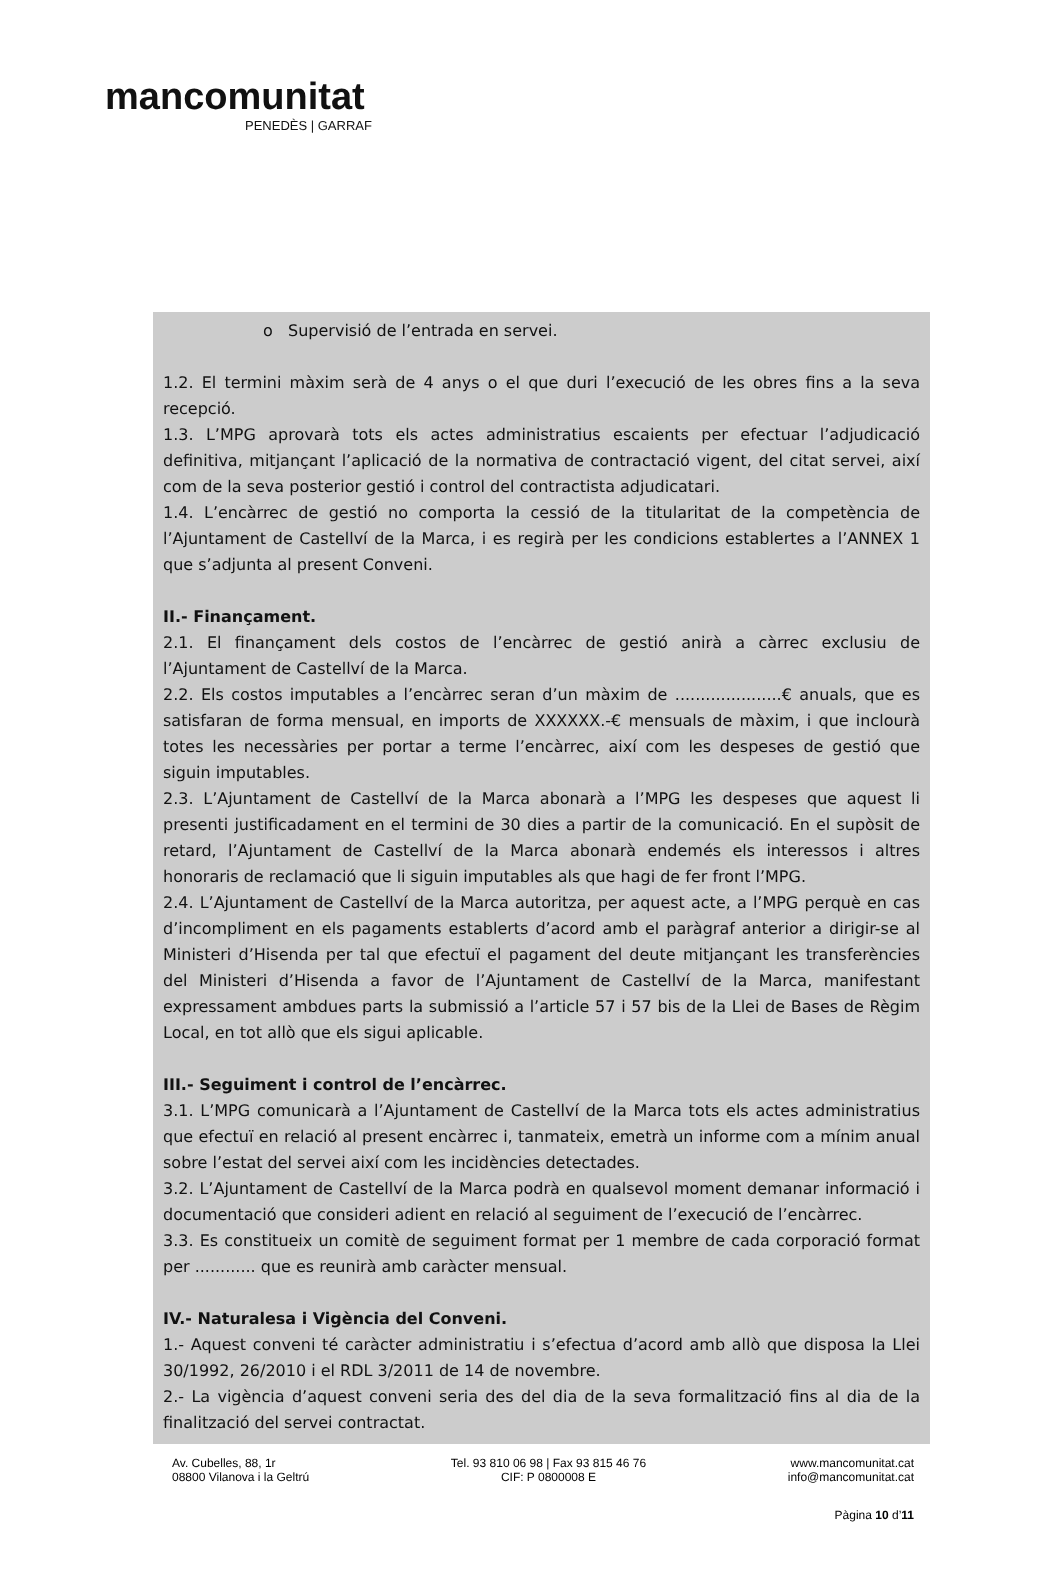mancomunitat
PENEDÈS | GARRAF
o Supervisió de l’entrada en servei.
1.2. El termini màxim serà de 4 anys o el que duri l’execució de les obres fins a la seva recepció.
1.3. L’MPG aprovarà tots els actes administratius escaients per efectuar l’adjudicació definitiva, mitjançant l’aplicació de la normativa de contractació vigent, del citat servei, així com de la seva posterior gestió i control del contractista adjudicatari.
1.4. L’encàrrec de gestió no comporta la cessió de la titularitat de la competència de l’Ajuntament de Castellví de la Marca, i es regirà per les condicions establertes a l’ANNEX 1 que s’adjunta al present Conveni.
II.- Finançament.
2.1. El finançament dels costos de l’encàrrec de gestió anirà a càrrec exclusiu de l’Ajuntament de Castellví de la Marca.
2.2. Els costos imputables a l’encàrrec seran d’un màxim de .....................€ anuals, que es satisfaran de forma mensual, en imports de XXXXXX.-€ mensuals de màxim, i que inclourà totes les necessàries per portar a terme l’encàrrec, així com les despeses de gestió que siguin imputables.
2.3. L’Ajuntament de Castellví de la Marca abonarà a l’MPG les despeses que aquest li presenti justificadament en el termini de 30 dies a partir de la comunicació. En el supòsit de retard, l’Ajuntament de Castellví de la Marca abonarà endemés els interessos i altres honoraris de reclamació que li siguin imputables als que hagi de fer front l’MPG.
2.4. L’Ajuntament de Castellví de la Marca autoritza, per aquest acte, a l’MPG perquè en cas d’incompliment en els pagaments establerts d’acord amb el paràgraf anterior a dirigir-se al Ministeri d’Hisenda per tal que efectuï el pagament del deute mitjançant les transferències del Ministeri d’Hisenda a favor de l’Ajuntament de Castellví de la Marca, manifestant expressament ambdues parts la submissió a l’article 57 i 57 bis de la Llei de Bases de Règim Local, en tot allò que els sigui aplicable.
III.- Seguiment i control de l’encàrrec.
3.1. L’MPG comunicarà a l’Ajuntament de Castellví de la Marca tots els actes administratius que efectuï en relació al present encàrrec i, tanmateix, emetrà un informe com a mínim anual sobre l’estat del servei així com les incidències detectades.
3.2. L’Ajuntament de Castellví de la Marca podrà en qualsevol moment demanar informació i documentació que consideri adient en relació al seguiment de l’execució de l’encàrrec.
3.3. Es constitueix un comitè de seguiment format per 1 membre de cada corporació format per ............ que es reunirà amb caràcter mensual.
IV.- Naturalesa i Vigència del Conveni.
1.- Aquest conveni té caràcter administratiu i s’efectua d’acord amb allò que disposa la Llei 30/1992, 26/2010 i el RDL 3/2011 de 14 de novembre.
2.- La vigència d’aquest conveni seria des del dia de la seva formalització fins al dia de la finalització del servei contractat.
Av. Cubelles, 88, 1r
08800 Vilanova i la Geltrú
Tel. 93 810 06 98 | Fax 93 815 46 76
CIF: P 0800008 E
www.mancomunitat.cat
info@mancomunitat.cat
Pàgina 10 d’11